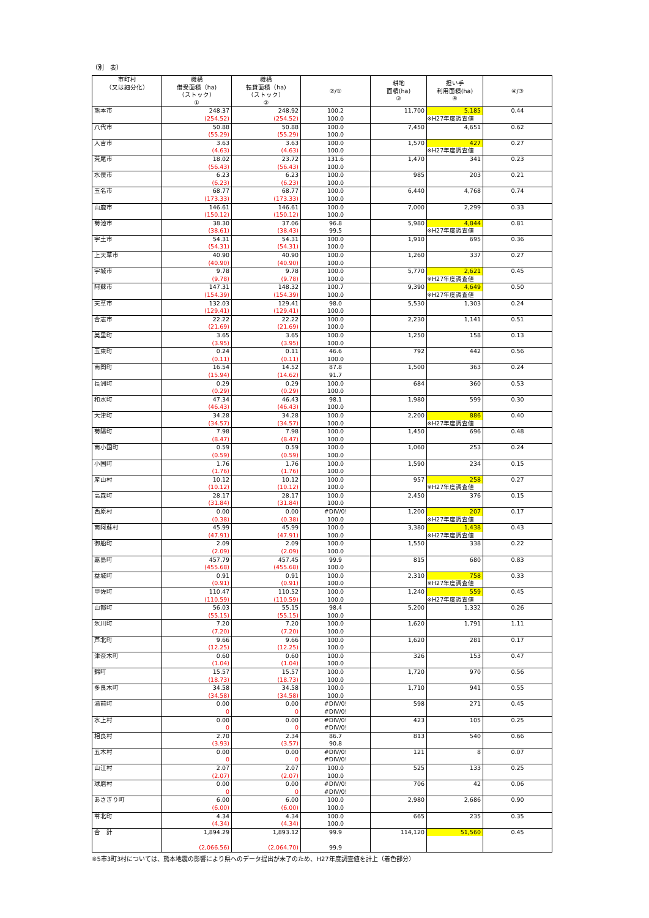（別　表）
| 市町村 （又は細分化） | 機構 借受面積（ha) （ストック） ① | 機構 転貸面積（ha) （ストック） ② | ②/① | 耕地 面積(ha) ③ | 担い手 利用面積(ha) ④ | ④/③ |
| --- | --- | --- | --- | --- | --- | --- |
| 熊本市 | 248.37 (254.52) | 248.92 (254.52) | 100.2 100.0 | 11,700 | 5,185 ※H27年度調査値 | 0.44 |
| 八代市 | 50.88 (55.29) | 50.88 (55.29) | 100.0 100.0 | 7,450 | 4,651 | 0.62 |
| 人吉市 | 3.63 (4.63) | 3.63 (4.63) | 100.0 100.0 | 1,570 | 427 ※H27年度調査値 | 0.27 |
| 荒尾市 | 18.02 (56.43) | 23.72 (56.43) | 131.6 100.0 | 1,470 | 341 | 0.23 |
| 水俣市 | 6.23 (6.23) | 6.23 (6.23) | 100.0 100.0 | 985 | 203 | 0.21 |
| 玉名市 | 68.77 (173.33) | 68.77 (173.33) | 100.0 100.0 | 6,440 | 4,768 | 0.74 |
| 山鹿市 | 146.61 (150.12) | 146.61 (150.12) | 100.0 100.0 | 7,000 | 2,299 | 0.33 |
| 菊池市 | 38.30 (38.61) | 37.06 (38.43) | 96.8 99.5 | 5,980 | 4,844 ※H27年度調査値 | 0.81 |
| 宇土市 | 54.31 (54.31) | 54.31 (54.31) | 100.0 100.0 | 1,910 | 695 | 0.36 |
| 上天草市 | 40.90 (40.90) | 40.90 (40.90) | 100.0 100.0 | 1,260 | 337 | 0.27 |
| 宇城市 | 9.78 (9.78) | 9.78 (9.78) | 100.0 100.0 | 5,770 | 2,621 ※H27年度調査値 | 0.45 |
| 阿蘇市 | 147.31 (154.39) | 148.32 (154.39) | 100.7 100.0 | 9,390 | 4,649 ※H27年度調査値 | 0.50 |
| 天草市 | 132.03 (129.41) | 129.41 (129.41) | 98.0 100.0 | 5,530 | 1,303 | 0.24 |
| 合志市 | 22.22 (21.69) | 22.22 (21.69) | 100.0 100.0 | 2,230 | 1,141 | 0.51 |
| 美里町 | 3.65 (3.95) | 3.65 (3.95) | 100.0 100.0 | 1,250 | 158 | 0.13 |
| 玉東町 | 0.24 (0.11) | 0.11 (0.11) | 46.6 100.0 | 792 | 442 | 0.56 |
| 南関町 | 16.54 (15.94) | 14.52 (14.62) | 87.8 91.7 | 1,500 | 363 | 0.24 |
| 長洲町 | 0.29 (0.29) | 0.29 (0.29) | 100.0 100.0 | 684 | 360 | 0.53 |
| 和水町 | 47.34 (46.43) | 46.43 (46.43) | 98.1 100.0 | 1,980 | 599 | 0.30 |
| 大津町 | 34.28 (34.57) | 34.28 (34.57) | 100.0 100.0 | 2,200 | 886 ※H27年度調査値 | 0.40 |
| 菊陽町 | 7.98 (8.47) | 7.98 (8.47) | 100.0 100.0 | 1,450 | 696 | 0.48 |
| 南小国町 | 0.59 (0.59) | 0.59 (0.59) | 100.0 100.0 | 1,060 | 253 | 0.24 |
| 小国町 | 1.76 (1.76) | 1.76 (1.76) | 100.0 100.0 | 1,590 | 234 | 0.15 |
| 産山村 | 10.12 (10.12) | 10.12 (10.12) | 100.0 100.0 | 957 | 258 ※H27年度調査値 | 0.27 |
| 高森町 | 28.17 (31.84) | 28.17 (31.84) | 100.0 100.0 | 2,450 | 376 | 0.15 |
| 西原村 | 0.00 (0.38) | 0.00 (0.38) | #DIV/0! 100.0 | 1,200 | 207 ※H27年度調査値 | 0.17 |
| 南阿蘇村 | 45.99 (47.91) | 45.99 (47.91) | 100.0 100.0 | 3,380 | 1,438 ※H27年度調査値 | 0.43 |
| 御船町 | 2.09 (2.09) | 2.09 (2.09) | 100.0 100.0 | 1,550 | 338 | 0.22 |
| 嘉島町 | 457.79 (455.68) | 457.45 (455.68) | 99.9 100.0 | 815 | 680 | 0.83 |
| 益城町 | 0.91 (0.91) | 0.91 (0.91) | 100.0 100.0 | 2,310 | 758 ※H27年度調査値 | 0.33 |
| 甲佐町 | 110.47 (110.59) | 110.52 (110.59) | 100.0 100.0 | 1,240 | 559 ※H27年度調査値 | 0.45 |
| 山都町 | 56.03 (55.15) | 55.15 (55.15) | 98.4 100.0 | 5,200 | 1,332 | 0.26 |
| 氷川町 | 7.20 (7.20) | 7.20 (7.20) | 100.0 100.0 | 1,620 | 1,791 | 1.11 |
| 芦北町 | 9.66 (12.25) | 9.66 (12.25) | 100.0 100.0 | 1,620 | 281 | 0.17 |
| 津奈木町 | 0.60 (1.04) | 0.60 (1.04) | 100.0 100.0 | 326 | 153 | 0.47 |
| 錦町 | 15.57 (18.73) | 15.57 (18.73) | 100.0 100.0 | 1,720 | 970 | 0.56 |
| 多良木町 | 34.58 (34.58) | 34.58 (34.58) | 100.0 100.0 | 1,710 | 941 | 0.55 |
| 湯前町 | 0.00 0 | 0.00 0 | #DIV/0! #DIV/0! | 598 | 271 | 0.45 |
| 水上村 | 0.00 0 | 0.00 0 | #DIV/0! #DIV/0! | 423 | 105 | 0.25 |
| 相良村 | 2.70 (3.93) | 2.34 (3.57) | 86.7 90.8 | 813 | 540 | 0.66 |
| 五木村 | 0.00 0 | 0.00 0 | #DIV/0! #DIV/0! | 121 | 8 | 0.07 |
| 山江村 | 2.07 (2.07) | 2.07 (2.07) | 100.0 100.0 | 525 | 133 | 0.25 |
| 球磨村 | 0.00 0 | 0.00 0 | #DIV/0! #DIV/0! | 706 | 42 | 0.06 |
| あさぎり町 | 6.00 (6.00) | 6.00 (6.00) | 100.0 100.0 | 2,980 | 2,686 | 0.90 |
| 苓北町 | 4.34 (4.34) | 4.34 (4.34) | 100.0 100.0 | 665 | 235 | 0.35 |
| 合 計 | 1,894.29 (2,066.56) | 1,893.12 (2,064.70) | 99.9 99.9 | 114,120 | 51,560 | 0.45 |
※5市3町3村については、熊本地震の影響により県へのデータ提出が未了のため、H27年度調査値を計上（着色部分）